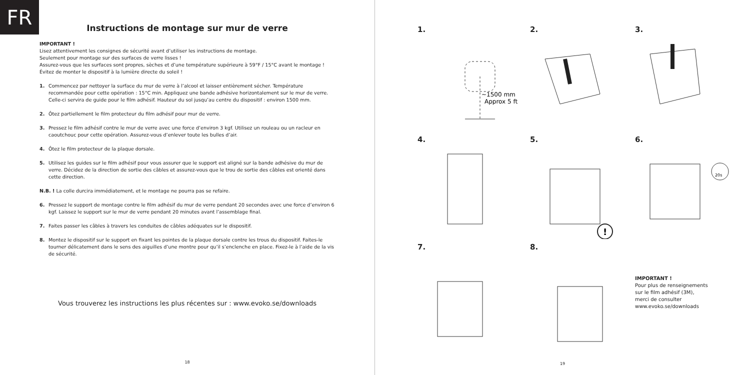FR
Instructions de montage sur mur de verre
IMPORTANT !
Lisez attentivement les consignes de sécurité avant d’utiliser les instructions de montage.
Seulement pour montage sur des surfaces de verre lisses !
Assurez-vous que les surfaces sont propres, sèches et d’une température supérieure à 59°F / 15°C avant le montage !
Évitez de monter le dispositif à la lumière directe du soleil !
1. Commencez par nettoyer la surface du mur de verre à l’alcool et laisser entièrement sécher. Température recommandée pour cette opération : 15°C min. Appliquez une bande adhésive horizontalement sur le mur de verre. Celle-ci servira de guide pour le film adhésif. Hauteur du sol jusqu’au centre du dispositif : environ 1500 mm.
2. Ôtez partiellement le film protecteur du film adhésif pour mur de verre.
3. Pressez le film adhésif contre le mur de verre avec une force d’environ 3 kgf. Utilisez un rouleau ou un racleur en caoutchouc pour cette opération. Assurez-vous d’enlever toute les bulles d’air.
4. Ôtez le film protecteur de la plaque dorsale.
5. Utilisez les guides sur le film adhésif pour vous assurer que le support est aligné sur la bande adhésive du mur de verre. Décidez de la direction de sortie des câbles et assurez-vous que le trou de sortie des câbles est orienté dans cette direction.
N.B. ! La colle durcira immédiatement, et le montage ne pourra pas se refaire.
6. Pressez le support de montage contre le film adhésif du mur de verre pendant 20 secondes avec une force d’environ 6 kgf. Laissez le support sur le mur de verre pendant 20 minutes avant l’assemblage final.
7. Faites passer les câbles à travers les conduites de câbles adéquates sur le dispositif.
8. Montez le dispositif sur le support en fixant les pointes de la plaque dorsale contre les trous du dispositif. Faites-le tourner délicatement dans le sens des aiguilles d’une montre pour qu’il s’enclenche en place. Fixez-le à l’aide de la vis de sécurité.
Vous trouverez les instructions les plus récentes sur : www.evoko.se/downloads
18
1.
~1500 mm
Approx 5 ft
2.
3.
4.
5.
!
6.
20s
7.
8.
IMPORTANT !
Pour plus de renseignements
sur le film adhésif (3M),
merci de consulter
www.evoko.se/downloads
19